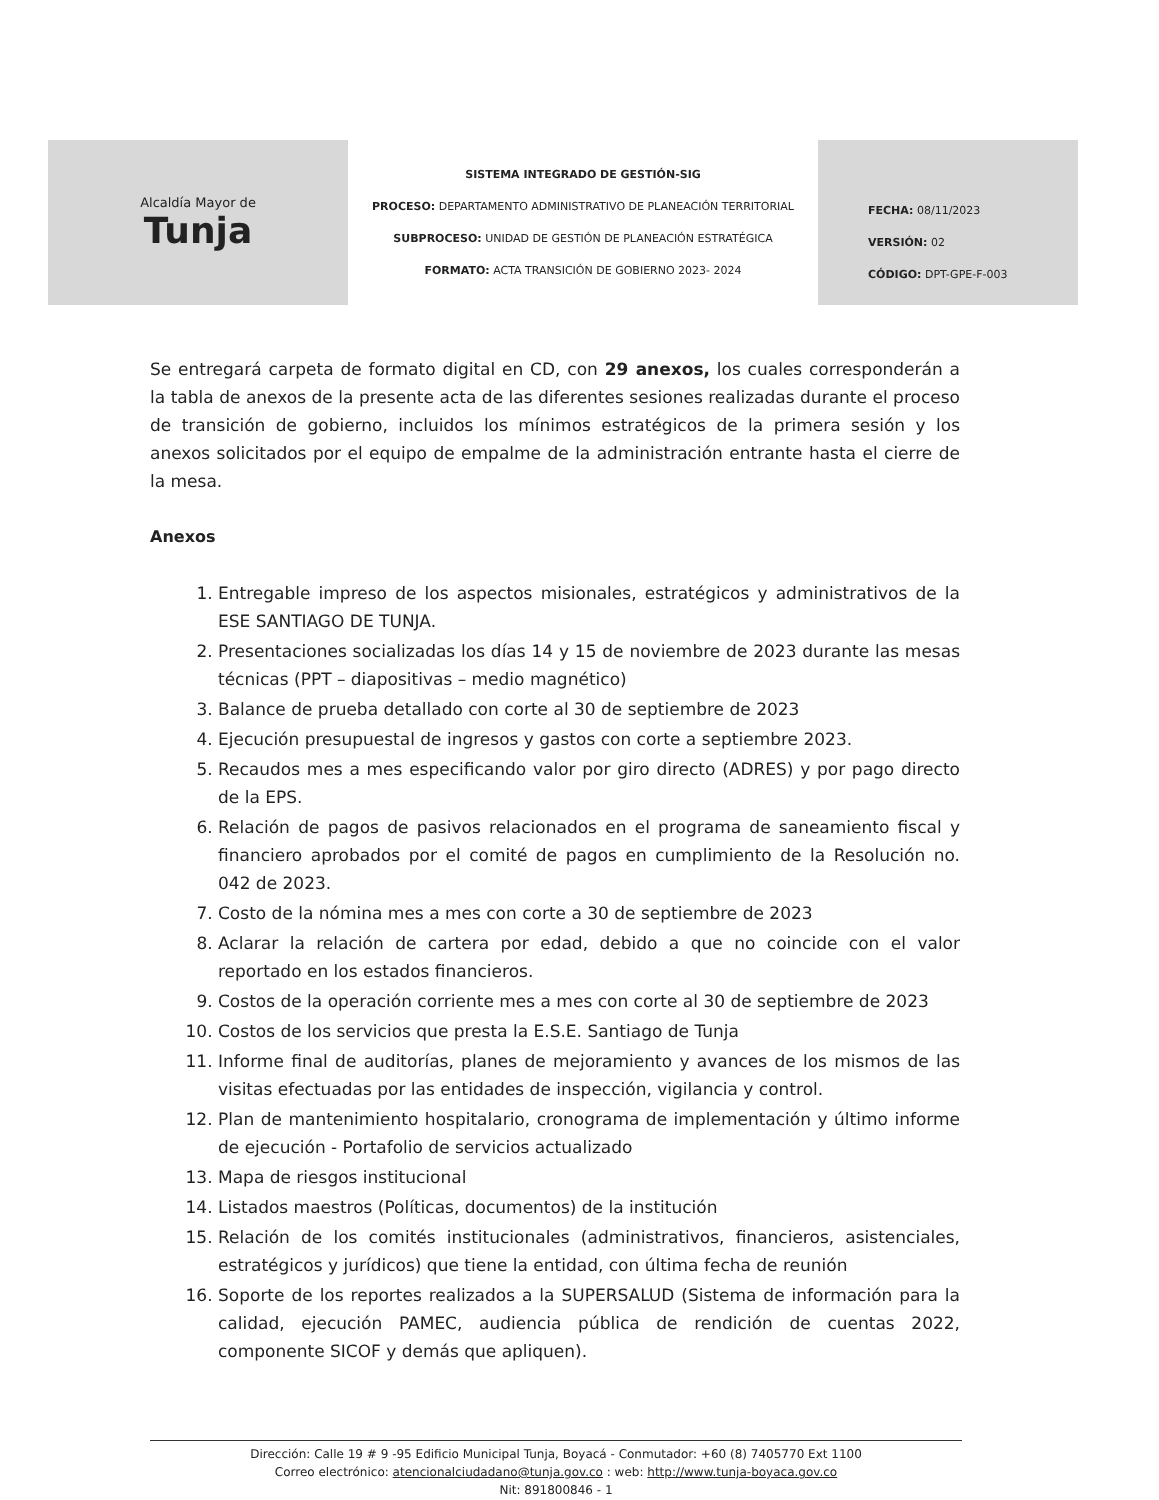Alcaldía Mayor de
Tunja
SISTEMA INTEGRADO DE GESTIÓN-SIG
PROCESO: DEPARTAMENTO ADMINISTRATIVO DE PLANEACIÓN TERRITORIAL
SUBPROCESO: UNIDAD DE GESTIÓN DE PLANEACIÓN ESTRATÉGICA
FORMATO: ACTA TRANSICIÓN DE GOBIERNO 2023- 2024
FECHA: 08/11/2023
VERSIÓN: 02
CÓDIGO: DPT-GPE-F-003
Se entregará carpeta de formato digital en CD, con 29 anexos, los cuales corresponderán a la tabla de anexos de la presente acta de las diferentes sesiones realizadas durante el proceso de transición de gobierno, incluidos los mínimos estratégicos de la primera sesión y los anexos solicitados por el equipo de empalme de la administración entrante hasta el cierre de la mesa.
Anexos
1. Entregable impreso de los aspectos misionales, estratégicos y administrativos de la ESE SANTIAGO DE TUNJA.
2. Presentaciones socializadas los días 14 y 15 de noviembre de 2023 durante las mesas técnicas (PPT – diapositivas – medio magnético)
3. Balance de prueba detallado con corte al 30 de septiembre de 2023
4. Ejecución presupuestal de ingresos y gastos con corte a septiembre 2023.
5. Recaudos mes a mes especificando valor por giro directo (ADRES) y por pago directo de la EPS.
6. Relación de pagos de pasivos relacionados en el programa de saneamiento fiscal y financiero aprobados por el comité de pagos en cumplimiento de la Resolución no. 042 de 2023.
7. Costo de la nómina mes a mes con corte a 30 de septiembre de 2023
8. Aclarar la relación de cartera por edad, debido a que no coincide con el valor reportado en los estados financieros.
9. Costos de la operación corriente mes a mes con corte al 30 de septiembre de 2023
10. Costos de los servicios que presta la E.S.E. Santiago de Tunja
11. Informe final de auditorías, planes de mejoramiento y avances de los mismos de las visitas efectuadas por las entidades de inspección, vigilancia y control.
12. Plan de mantenimiento hospitalario, cronograma de implementación y último informe de ejecución - Portafolio de servicios actualizado
13. Mapa de riesgos institucional
14. Listados maestros (Políticas, documentos) de la institución
15. Relación de los comités institucionales (administrativos, financieros, asistenciales, estratégicos y jurídicos) que tiene la entidad, con última fecha de reunión
16. Soporte de los reportes realizados a la SUPERSALUD (Sistema de información para la calidad, ejecución PAMEC, audiencia pública de rendición de cuentas 2022, componente SICOF y demás que apliquen).
Dirección: Calle 19 # 9 -95 Edificio Municipal Tunja, Boyacá - Conmutador: +60 (8) 7405770 Ext 1100
Correo electrónico: atencionalciudadano@tunja.gov.co : web: http://www.tunja-boyaca.gov.co
Nit: 891800846 - 1